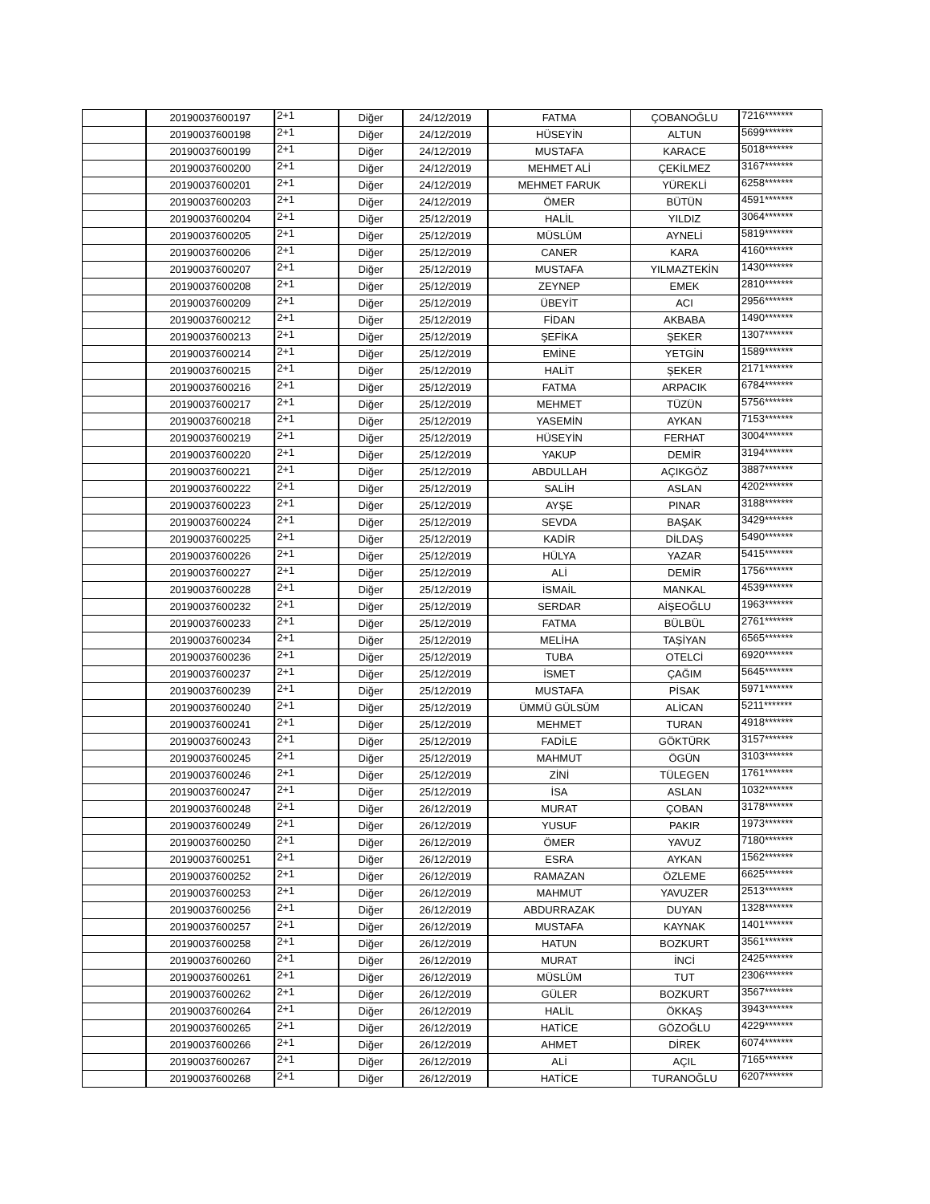| | 20190037600197 | 2+1 | Diğer | 24/12/2019 | FATMA | ÇOBANOĞLU | 7216******* |
| | 20190037600198 | 2+1 | Diğer | 24/12/2019 | HÜSEYİN | ALTUN | 5699******* |
| | 20190037600199 | 2+1 | Diğer | 24/12/2019 | MUSTAFA | KARACE | 5018******* |
| | 20190037600200 | 2+1 | Diğer | 24/12/2019 | MEHMET ALİ | ÇEKİLMEZ | 3167******* |
| | 20190037600201 | 2+1 | Diğer | 24/12/2019 | MEHMET FARUK | YÜREKLİ | 6258******* |
| | 20190037600203 | 2+1 | Diğer | 24/12/2019 | ÖMER | BÜTÜN | 4591******* |
| | 20190037600204 | 2+1 | Diğer | 25/12/2019 | HALİL | YILDIZ | 3064******* |
| | 20190037600205 | 2+1 | Diğer | 25/12/2019 | MÜSLÜM | AYNELİ | 5819******* |
| | 20190037600206 | 2+1 | Diğer | 25/12/2019 | CANER | KARA | 4160******* |
| | 20190037600207 | 2+1 | Diğer | 25/12/2019 | MUSTAFA | YILMAZTEKİN | 1430******* |
| | 20190037600208 | 2+1 | Diğer | 25/12/2019 | ZEYNEP | EMEK | 2810******* |
| | 20190037600209 | 2+1 | Diğer | 25/12/2019 | ÜBEYİT | ACI | 2956******* |
| | 20190037600212 | 2+1 | Diğer | 25/12/2019 | FİDAN | AKBABA | 1490******* |
| | 20190037600213 | 2+1 | Diğer | 25/12/2019 | ŞEFİKA | ŞEKER | 1307******* |
| | 20190037600214 | 2+1 | Diğer | 25/12/2019 | EMİNE | YETGİN | 1589******* |
| | 20190037600215 | 2+1 | Diğer | 25/12/2019 | HALİT | ŞEKER | 2171******* |
| | 20190037600216 | 2+1 | Diğer | 25/12/2019 | FATMA | ARPACIK | 6784******* |
| | 20190037600217 | 2+1 | Diğer | 25/12/2019 | MEHMET | TÜZÜN | 5756******* |
| | 20190037600218 | 2+1 | Diğer | 25/12/2019 | YASEMİN | AYKAN | 7153******* |
| | 20190037600219 | 2+1 | Diğer | 25/12/2019 | HÜSEYİN | FERHAT | 3004******* |
| | 20190037600220 | 2+1 | Diğer | 25/12/2019 | YAKUP | DEMİR | 3194******* |
| | 20190037600221 | 2+1 | Diğer | 25/12/2019 | ABDULLAH | AÇIKGÖZ | 3887******* |
| | 20190037600222 | 2+1 | Diğer | 25/12/2019 | SALİH | ASLAN | 4202******* |
| | 20190037600223 | 2+1 | Diğer | 25/12/2019 | AYŞE | PINAR | 3188******* |
| | 20190037600224 | 2+1 | Diğer | 25/12/2019 | SEVDA | BAŞAK | 3429******* |
| | 20190037600225 | 2+1 | Diğer | 25/12/2019 | KADİR | DİLDAŞ | 5490******* |
| | 20190037600226 | 2+1 | Diğer | 25/12/2019 | HÜLYA | YAZAR | 5415******* |
| | 20190037600227 | 2+1 | Diğer | 25/12/2019 | ALİ | DEMİR | 1756******* |
| | 20190037600228 | 2+1 | Diğer | 25/12/2019 | İSMAİL | MANKAL | 4539******* |
| | 20190037600232 | 2+1 | Diğer | 25/12/2019 | SERDAR | AİŞEOĞLU | 1963******* |
| | 20190037600233 | 2+1 | Diğer | 25/12/2019 | FATMA | BÜLBÜL | 2761******* |
| | 20190037600234 | 2+1 | Diğer | 25/12/2019 | MELİHA | TAŞİYAN | 6565******* |
| | 20190037600236 | 2+1 | Diğer | 25/12/2019 | TUBA | OTELCİ | 6920******* |
| | 20190037600237 | 2+1 | Diğer | 25/12/2019 | İSMET | ÇAĞIM | 5645******* |
| | 20190037600239 | 2+1 | Diğer | 25/12/2019 | MUSTAFA | PİSAK | 5971******* |
| | 20190037600240 | 2+1 | Diğer | 25/12/2019 | ÜMMÜ GÜLSÜM | ALİCAN | 5211******* |
| | 20190037600241 | 2+1 | Diğer | 25/12/2019 | MEHMET | TURAN | 4918******* |
| | 20190037600243 | 2+1 | Diğer | 25/12/2019 | FADİLE | GÖKTÜRK | 3157******* |
| | 20190037600245 | 2+1 | Diğer | 25/12/2019 | MAHMUT | ÖGÜN | 3103******* |
| | 20190037600246 | 2+1 | Diğer | 25/12/2019 | ZİNİ | TÜLEGEN | 1761******* |
| | 20190037600247 | 2+1 | Diğer | 25/12/2019 | İSA | ASLAN | 1032******* |
| | 20190037600248 | 2+1 | Diğer | 26/12/2019 | MURAT | ÇOBAN | 3178******* |
| | 20190037600249 | 2+1 | Diğer | 26/12/2019 | YUSUF | PAKIR | 1973******* |
| | 20190037600250 | 2+1 | Diğer | 26/12/2019 | ÖMER | YAVUZ | 7180******* |
| | 20190037600251 | 2+1 | Diğer | 26/12/2019 | ESRA | AYKAN | 1562******* |
| | 20190037600252 | 2+1 | Diğer | 26/12/2019 | RAMAZAN | ÖZLEME | 6625******* |
| | 20190037600253 | 2+1 | Diğer | 26/12/2019 | MAHMUT | YAVUZER | 2513******* |
| | 20190037600256 | 2+1 | Diğer | 26/12/2019 | ABDURRAZAK | DUYAN | 1328******* |
| | 20190037600257 | 2+1 | Diğer | 26/12/2019 | MUSTAFA | KAYNAK | 1401******* |
| | 20190037600258 | 2+1 | Diğer | 26/12/2019 | HATUN | BOZKURT | 3561******* |
| | 20190037600260 | 2+1 | Diğer | 26/12/2019 | MURAT | İNCİ | 2425******* |
| | 20190037600261 | 2+1 | Diğer | 26/12/2019 | MÜSLÜM | TUT | 2306******* |
| | 20190037600262 | 2+1 | Diğer | 26/12/2019 | GÜLER | BOZKURT | 3567******* |
| | 20190037600264 | 2+1 | Diğer | 26/12/2019 | HALİL | ÖKKAŞ | 3943******* |
| | 20190037600265 | 2+1 | Diğer | 26/12/2019 | HATİCE | GÖZOĞLU | 4229******* |
| | 20190037600266 | 2+1 | Diğer | 26/12/2019 | AHMET | DİREK | 6074******* |
| | 20190037600267 | 2+1 | Diğer | 26/12/2019 | ALİ | AÇIL | 7165******* |
| | 20190037600268 | 2+1 | Diğer | 26/12/2019 | HATİCE | TURANOĞLU | 6207******* |